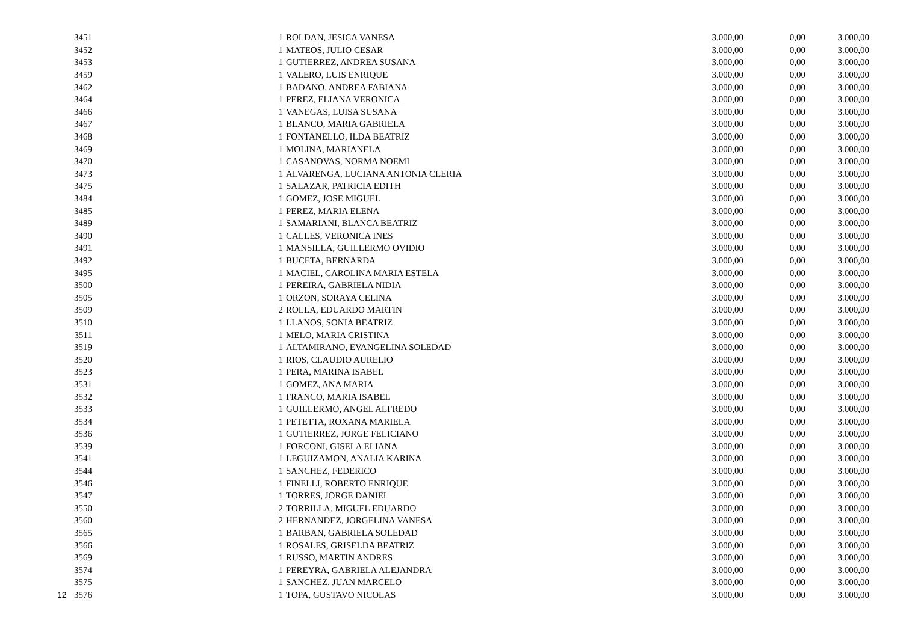| | 3451 | 1 | ROLDAN, JESICA VANESA | 3.000,00 | 0,00 | 3.000,00 |
| | 3452 | 1 | MATEOS, JULIO CESAR | 3.000,00 | 0,00 | 3.000,00 |
| | 3453 | 1 | GUTIERREZ, ANDREA SUSANA | 3.000,00 | 0,00 | 3.000,00 |
| | 3459 | 1 | VALERO, LUIS ENRIQUE | 3.000,00 | 0,00 | 3.000,00 |
| | 3462 | 1 | BADANO, ANDREA FABIANA | 3.000,00 | 0,00 | 3.000,00 |
| | 3464 | 1 | PEREZ, ELIANA VERONICA | 3.000,00 | 0,00 | 3.000,00 |
| | 3466 | 1 | VANEGAS, LUISA SUSANA | 3.000,00 | 0,00 | 3.000,00 |
| | 3467 | 1 | BLANCO, MARIA GABRIELA | 3.000,00 | 0,00 | 3.000,00 |
| | 3468 | 1 | FONTANELLO, ILDA BEATRIZ | 3.000,00 | 0,00 | 3.000,00 |
| | 3469 | 1 | MOLINA, MARIANELA | 3.000,00 | 0,00 | 3.000,00 |
| | 3470 | 1 | CASANOVAS, NORMA NOEMI | 3.000,00 | 0,00 | 3.000,00 |
| | 3473 | 1 | ALVARENGA, LUCIANA ANTONIA CLERIA | 3.000,00 | 0,00 | 3.000,00 |
| | 3475 | 1 | SALAZAR, PATRICIA EDITH | 3.000,00 | 0,00 | 3.000,00 |
| | 3484 | 1 | GOMEZ, JOSE MIGUEL | 3.000,00 | 0,00 | 3.000,00 |
| | 3485 | 1 | PEREZ, MARIA ELENA | 3.000,00 | 0,00 | 3.000,00 |
| | 3489 | 1 | SAMARIANI, BLANCA BEATRIZ | 3.000,00 | 0,00 | 3.000,00 |
| | 3490 | 1 | CALLES, VERONICA INES | 3.000,00 | 0,00 | 3.000,00 |
| | 3491 | 1 | MANSILLA, GUILLERMO OVIDIO | 3.000,00 | 0,00 | 3.000,00 |
| | 3492 | 1 | BUCETA, BERNARDA | 3.000,00 | 0,00 | 3.000,00 |
| | 3495 | 1 | MACIEL, CAROLINA MARIA ESTELA | 3.000,00 | 0,00 | 3.000,00 |
| | 3500 | 1 | PEREIRA, GABRIELA NIDIA | 3.000,00 | 0,00 | 3.000,00 |
| | 3505 | 1 | ORZON, SORAYA CELINA | 3.000,00 | 0,00 | 3.000,00 |
| | 3509 | 2 | ROLLA, EDUARDO MARTIN | 3.000,00 | 0,00 | 3.000,00 |
| | 3510 | 1 | LLANOS, SONIA BEATRIZ | 3.000,00 | 0,00 | 3.000,00 |
| | 3511 | 1 | MELO, MARIA CRISTINA | 3.000,00 | 0,00 | 3.000,00 |
| | 3519 | 1 | ALTAMIRANO, EVANGELINA SOLEDAD | 3.000,00 | 0,00 | 3.000,00 |
| | 3520 | 1 | RIOS, CLAUDIO AURELIO | 3.000,00 | 0,00 | 3.000,00 |
| | 3523 | 1 | PERA, MARINA ISABEL | 3.000,00 | 0,00 | 3.000,00 |
| | 3531 | 1 | GOMEZ, ANA MARIA | 3.000,00 | 0,00 | 3.000,00 |
| | 3532 | 1 | FRANCO, MARIA ISABEL | 3.000,00 | 0,00 | 3.000,00 |
| | 3533 | 1 | GUILLERMO, ANGEL ALFREDO | 3.000,00 | 0,00 | 3.000,00 |
| | 3534 | 1 | PETETTA, ROXANA MARIELA | 3.000,00 | 0,00 | 3.000,00 |
| | 3536 | 1 | GUTIERREZ, JORGE FELICIANO | 3.000,00 | 0,00 | 3.000,00 |
| | 3539 | 1 | FORCONI, GISELA ELIANA | 3.000,00 | 0,00 | 3.000,00 |
| | 3541 | 1 | LEGUIZAMON, ANALIA KARINA | 3.000,00 | 0,00 | 3.000,00 |
| | 3544 | 1 | SANCHEZ, FEDERICO | 3.000,00 | 0,00 | 3.000,00 |
| | 3546 | 1 | FINELLI, ROBERTO ENRIQUE | 3.000,00 | 0,00 | 3.000,00 |
| | 3547 | 1 | TORRES, JORGE DANIEL | 3.000,00 | 0,00 | 3.000,00 |
| | 3550 | 2 | TORRILLA, MIGUEL EDUARDO | 3.000,00 | 0,00 | 3.000,00 |
| | 3560 | 2 | HERNANDEZ, JORGELINA VANESA | 3.000,00 | 0,00 | 3.000,00 |
| | 3565 | 1 | BARBAN, GABRIELA SOLEDAD | 3.000,00 | 0,00 | 3.000,00 |
| | 3566 | 1 | ROSALES, GRISELDA BEATRIZ | 3.000,00 | 0,00 | 3.000,00 |
| | 3569 | 1 | RUSSO, MARTIN ANDRES | 3.000,00 | 0,00 | 3.000,00 |
| | 3574 | 1 | PEREYRA, GABRIELA ALEJANDRA | 3.000,00 | 0,00 | 3.000,00 |
| | 3575 | 1 | SANCHEZ, JUAN MARCELO | 3.000,00 | 0,00 | 3.000,00 |
| 12 | 3576 | 1 | TOPA, GUSTAVO NICOLAS | 3.000,00 | 0,00 | 3.000,00 |